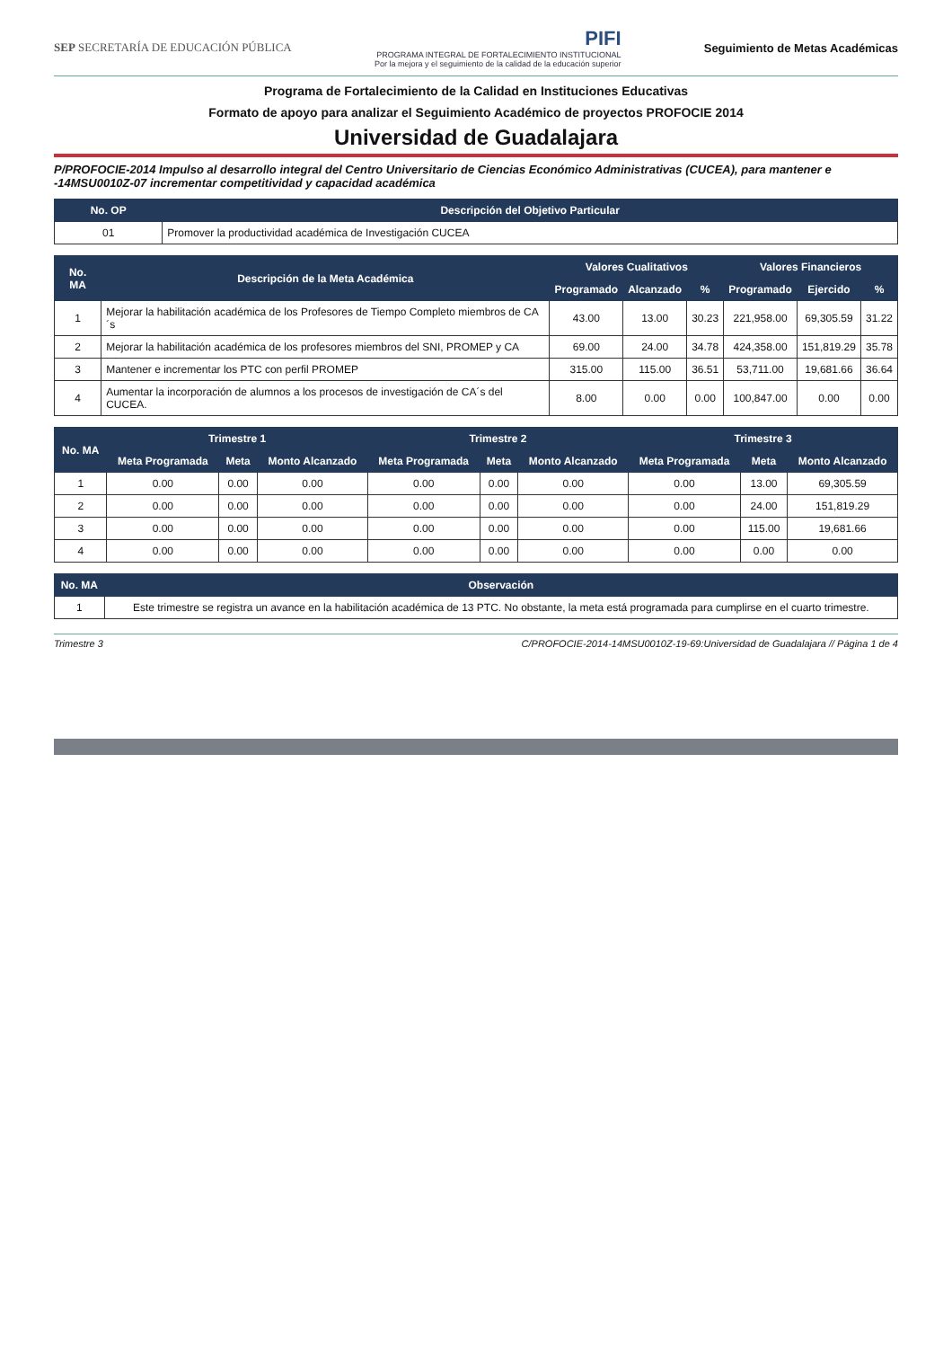SEP SECRETARÍA DE EDUCACIÓN PÚBLICA
PIFI
PROGRAMA INTEGRAL DE FORTALECIMIENTO INSTITUCIONAL
Por la mejora y el seguimiento de la calidad de la educación superior
Seguimiento de Metas Académicas
Programa de Fortalecimiento de la Calidad en Instituciones Educativas
Formato de apoyo para analizar el Seguimiento Académico de proyectos PROFOCIE 2014
Universidad de Guadalajara
P/PROFOCIE-2014 Impulso al desarrollo integral del Centro Universitario de Ciencias Económico Administrativas (CUCEA), para mantener e -14MSU0010Z-07 incrementar competitividad y capacidad académica
| No. OP | Descripción del Objetivo Particular |
| --- | --- |
| 01 | Promover la productividad académica de Investigación CUCEA |
| No. MA | Descripción de la Meta Académica | Valores Cualitativos | | | Valores Financieros | | |
| --- | --- | --- | --- | --- | --- | --- | --- |
| | | Programado | Alcanzado | % | Programado | Ejercido | % |
| 1 | Mejorar la habilitación académica de los Profesores de Tiempo Completo miembros de CA´s | 43.00 | 13.00 | 30.23 | 221,958.00 | 69,305.59 | 31.22 |
| 2 | Mejorar la habilitación académica de los profesores miembros del SNI, PROMEP y CA | 69.00 | 24.00 | 34.78 | 424,358.00 | 151,819.29 | 35.78 |
| 3 | Mantener e incrementar los PTC con perfil PROMEP | 315.00 | 115.00 | 36.51 | 53,711.00 | 19,681.66 | 36.64 |
| 4 | Aumentar la incorporación de alumnos a los procesos de investigación de CA´s del CUCEA. | 8.00 | 0.00 | 0.00 | 100,847.00 | 0.00 | 0.00 |
| No. MA | Trimestre 1 | | | Trimestre 2 | | | Trimestre 3 | | |
| --- | --- | --- | --- | --- | --- | --- | --- | --- | --- |
| | Meta Programada | Meta | Monto Alcanzado | Meta Programada | Meta | Monto Alcanzado | Meta Programada | Meta | Monto Alcanzado |
| 1 | 0.00 | 0.00 | 0.00 | 0.00 | 0.00 | 0.00 | 0.00 | 13.00 | 69,305.59 |
| 2 | 0.00 | 0.00 | 0.00 | 0.00 | 0.00 | 0.00 | 0.00 | 24.00 | 151,819.29 |
| 3 | 0.00 | 0.00 | 0.00 | 0.00 | 0.00 | 0.00 | 0.00 | 115.00 | 19,681.66 |
| 4 | 0.00 | 0.00 | 0.00 | 0.00 | 0.00 | 0.00 | 0.00 | 0.00 | 0.00 |
| No. MA | Observación |
| --- | --- |
| 1 | Este trimestre se registra un avance en la habilitación académica de 13 PTC. No obstante, la meta está programada para cumplirse en el cuarto trimestre. |
Trimestre 3 C/PROFOCIE-2014-14MSU0010Z-19-69:Universidad de Guadalajara // Página 1 de 4